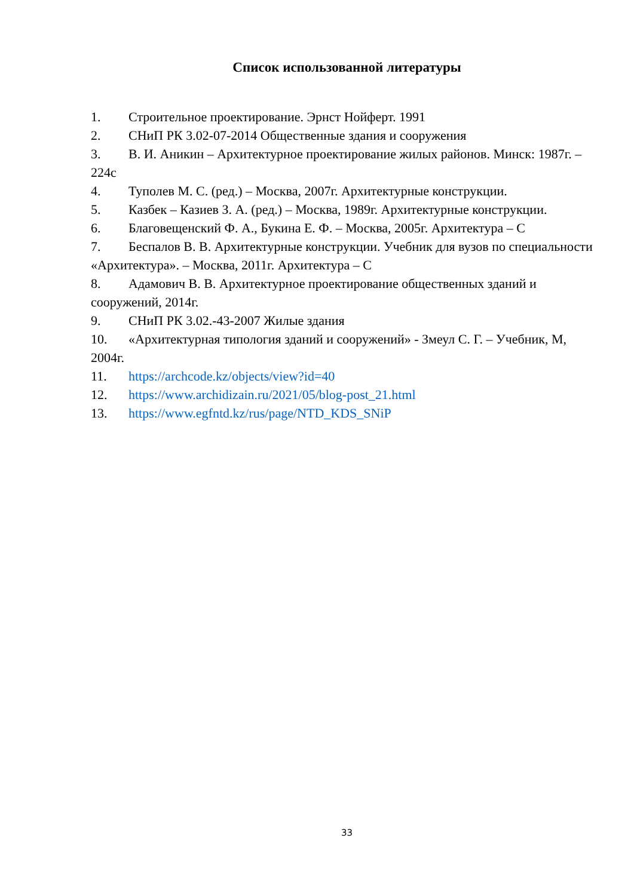Список использованной литературы
1. Строительное проектирование. Эрнст Нойферт. 1991
2. СНиП РК 3.02-07-2014 Общественные здания и сооружения
3. В. И. Аникин – Архитектурное проектирование жилых районов. Минск: 1987г. – 224с
4. Туполев М. С. (ред.) – Москва, 2007г. Архитектурные конструкции.
5. Казбек – Казиев З. А. (ред.) – Москва, 1989г. Архитектурные конструкции.
6. Благовещенский Ф. А., Букина Е. Ф. – Москва, 2005г. Архитектура – С
7. Беспалов В. В. Архитектурные конструкции. Учебник для вузов по специальности «Архитектура». – Москва, 2011г. Архитектура – С
8. Адамович В. В. Архитектурное проектирование общественных зданий и сооружений, 2014г.
9. СНиП РК 3.02.-43-2007 Жилые здания
10. «Архитектурная типология зданий и сооружений» - Змеул С. Г. – Учебник, М, 2004г.
11. https://archcode.kz/objects/view?id=40
12. https://www.archidizain.ru/2021/05/blog-post_21.html
13. https://www.egfntd.kz/rus/page/NTD_KDS_SNiP
33